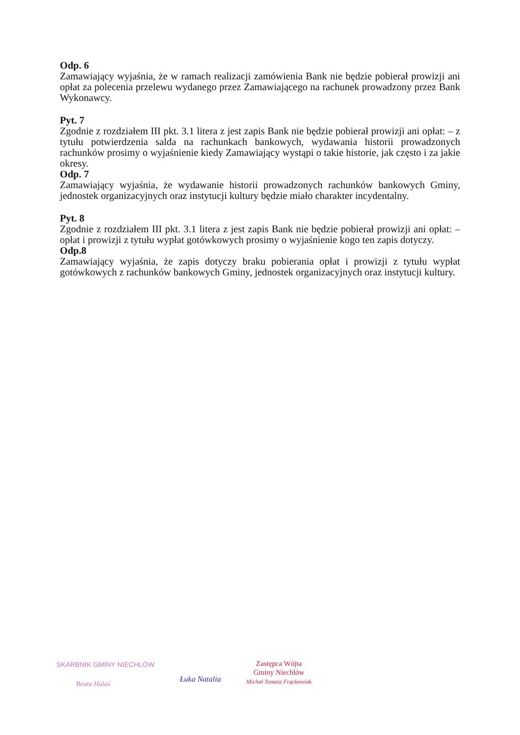Odp. 6
Zamawiający wyjaśnia, że w ramach realizacji zamówienia Bank nie będzie pobierał prowizji ani opłat za polecenia przelewu wydanego przez Zamawiającego na rachunek prowadzony przez Bank Wykonawcy.
Pyt. 7
Zgodnie z rozdziałem III pkt. 3.1 litera z jest zapis Bank nie będzie pobierał prowizji ani opłat: – z tytułu potwierdzenia salda na rachunkach bankowych, wydawania historii prowadzonych rachunków prosimy o wyjaśnienie kiedy Zamawiający wystąpi o takie historie, jak często i za jakie okresy.
Odp. 7
Zamawiający wyjaśnia, że wydawanie historii prowadzonych rachunków bankowych Gminy, jednostek organizacyjnych oraz instytucji kultury będzie miało charakter incydentalny.
Pyt. 8
Zgodnie z rozdziałem III pkt. 3.1 litera z jest zapis Bank nie będzie pobierał prowizji ani opłat: – opłat i prowizji z tytułu wypłat gotówkowych prosimy o wyjaśnienie kogo ten zapis dotyczy.
Odp.8
Zamawiający wyjaśnia, że zapis dotyczy braku pobierania opłat i prowizji z tytułu wypłat gotówkowych z rachunków bankowych Gminy, jednostek organizacyjnych oraz instytucji kultury.
SKARBNIK GMINY NIECHLÓW
Beata Halaś
Łuka Natalia
Zastępca Wójta
Gminy Niechlów
Michał Tomasz Frąckowiak